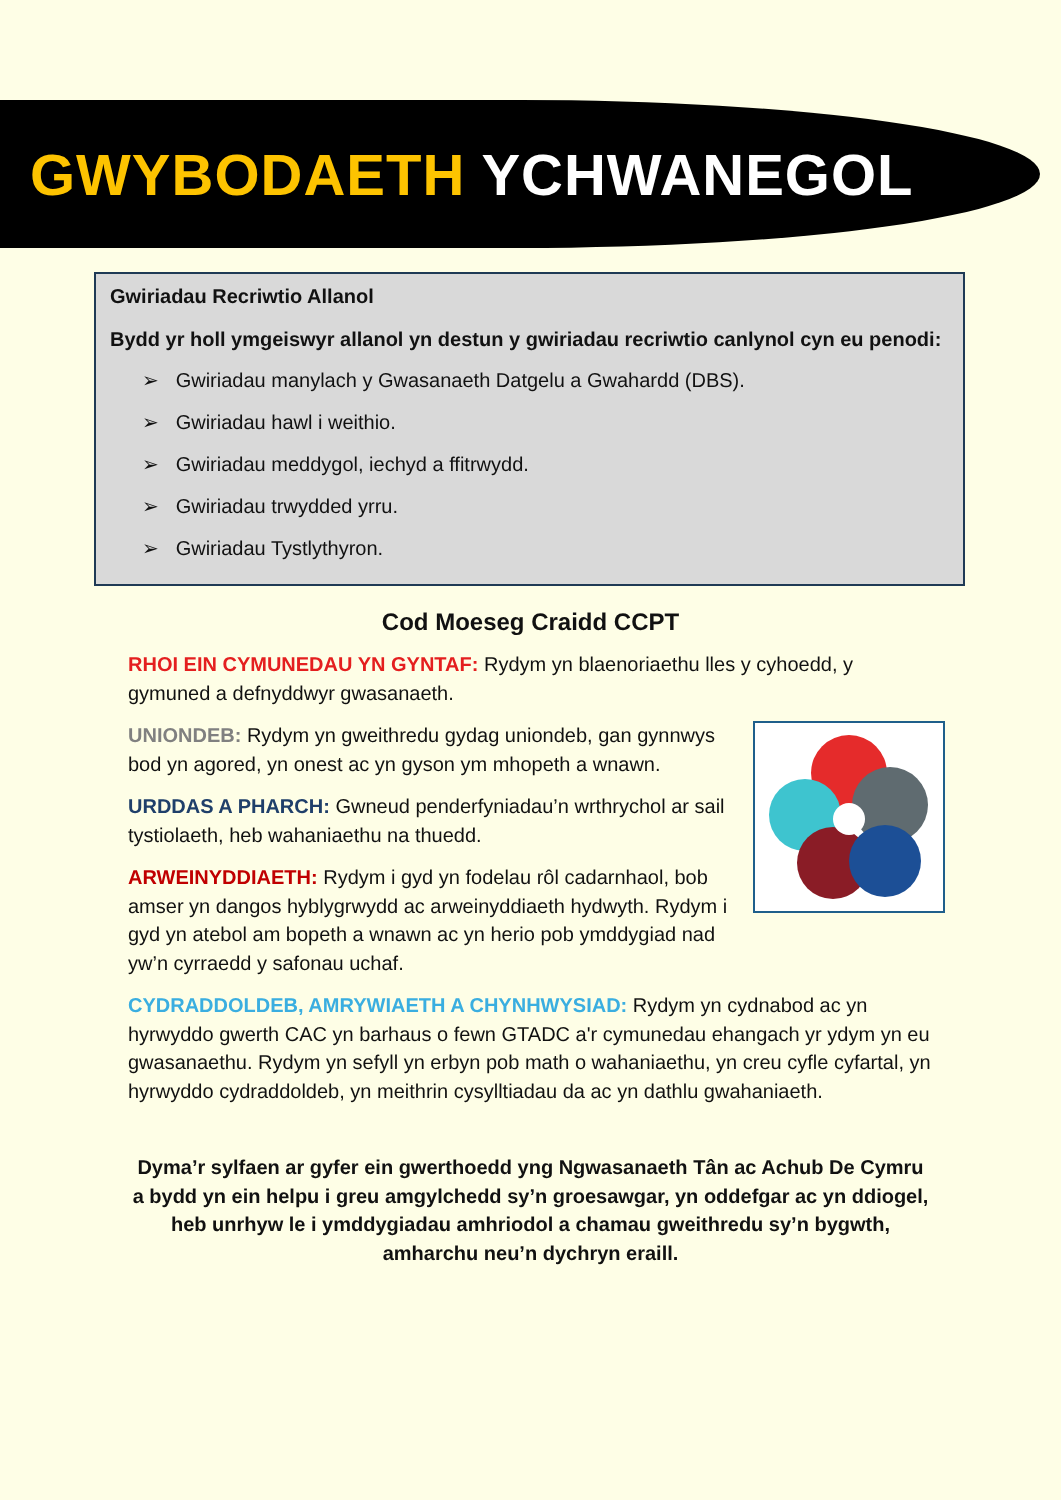GWYBODAETH YCHWANEGOL
Gwiriadau Recriwtio Allanol
Bydd yr holl ymgeiswyr allanol yn destun y gwiriadau recriwtio canlynol cyn eu penodi:
➢ Gwiriadau manylach y Gwasanaeth Datgelu a Gwahardd (DBS).
➢ Gwiriadau hawl i weithio.
➢ Gwiriadau meddygol, iechyd a ffitrwydd.
➢ Gwiriadau trwydded yrru.
➢ Gwiriadau Tystlythyron.
Cod Moeseg Craidd CCPT
RHOI EIN CYMUNEDAU YN GYNTAF: Rydym yn blaenoriaethu lles y cyhoedd, y gymuned a defnyddwyr gwasanaeth.
UNIONDEB: Rydym yn gweithredu gydag uniondeb, gan gynnwys bod yn agored, yn onest ac yn gyson ym mhopeth a wnawn.
URDDAS A PHARCH: Gwneud penderfyniadau’n wrthrychol ar sail tystiolaeth, heb wahaniaethu na thuedd.
ARWEINYDDIAETH: Rydym i gyd yn fodelau rôl cadarnhaol, bob amser yn dangos hyblygrwydd ac arweinyddiaeth hydwyth. Rydym i gyd yn atebol am bopeth a wnawn ac yn herio pob ymddygiad nad yw’n cyrraedd y safonau uchaf.
CYDRADDOLDEB, AMRYWIAETH A CHYNHWYSIAD: Rydym yn cydnabod ac yn hyrwyddo gwerth CAC yn barhaus o fewn GTADC a'r cymunedau ehangach yr ydym yn eu gwasanaethu. Rydym yn sefyll yn erbyn pob math o wahaniaethu, yn creu cyfle cyfartal, yn hyrwyddo cydraddoldeb, yn meithrin cysylltiadau da ac yn dathlu gwahaniaeth.
Dyma’r sylfaen ar gyfer ein gwerthoedd yng Ngwasanaeth Tân ac Achub De Cymru a bydd yn ein helpu i greu amgylchedd sy’n groesawgar, yn oddefgar ac yn ddiogel, heb unrhyw le i ymddygiadau amhriodol a chamau gweithredu sy’n bygwth, amharchu neu’n dychryn eraill.